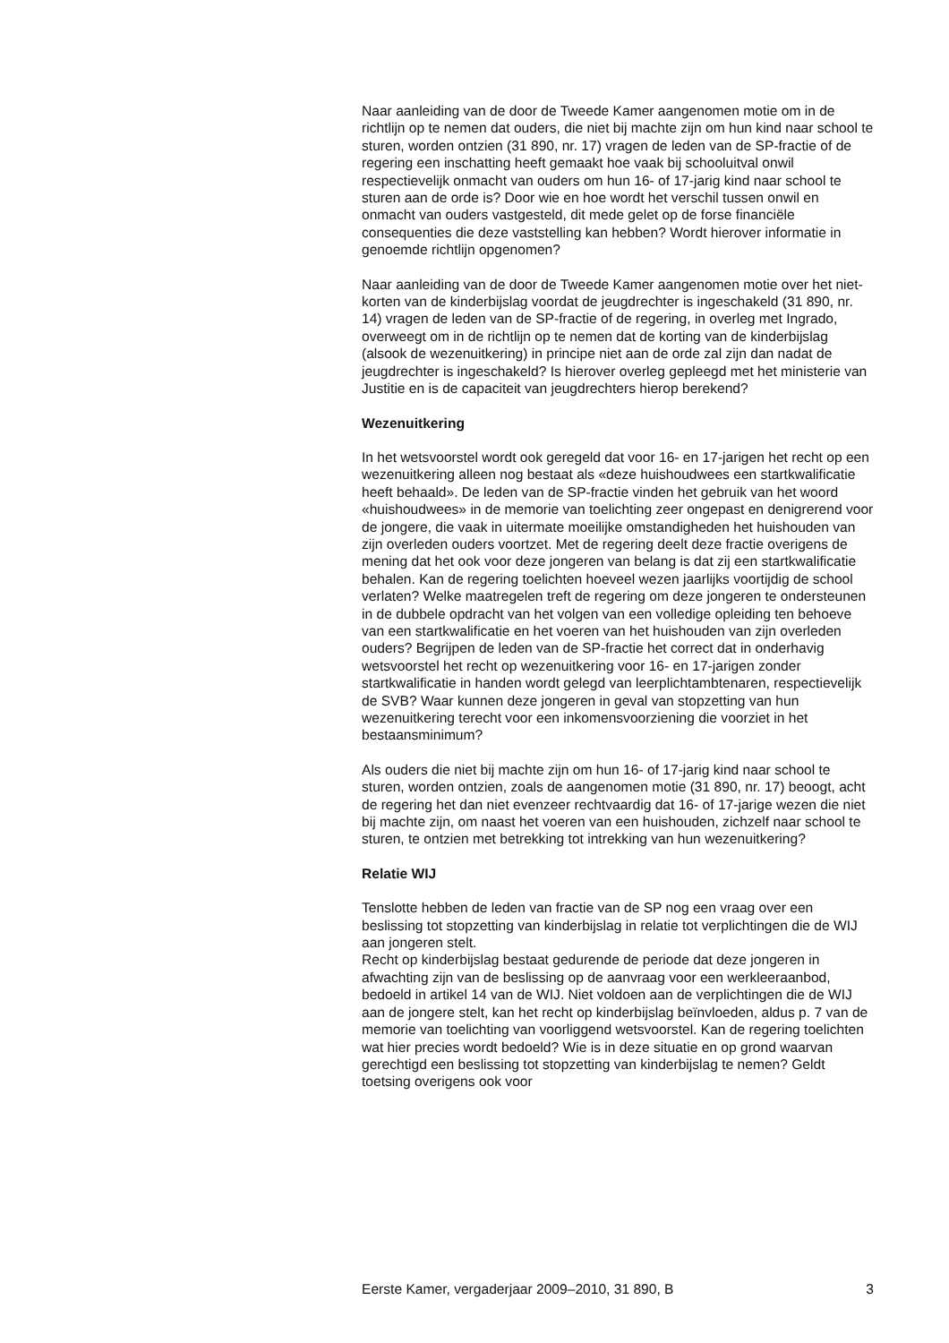Naar aanleiding van de door de Tweede Kamer aangenomen motie om in de richtlijn op te nemen dat ouders, die niet bij machte zijn om hun kind naar school te sturen, worden ontzien (31 890, nr. 17) vragen de leden van de SP-fractie of de regering een inschatting heeft gemaakt hoe vaak bij schooluitval onwil respectievelijk onmacht van ouders om hun 16- of 17-jarig kind naar school te sturen aan de orde is? Door wie en hoe wordt het verschil tussen onwil en onmacht van ouders vastgesteld, dit mede gelet op de forse financiële consequenties die deze vaststelling kan hebben? Wordt hierover informatie in genoemde richtlijn opgenomen?
Naar aanleiding van de door de Tweede Kamer aangenomen motie over het niet-korten van de kinderbijslag voordat de jeugdrechter is ingeschakeld (31 890, nr. 14) vragen de leden van de SP-fractie of de regering, in overleg met Ingrado, overweegt om in de richtlijn op te nemen dat de korting van de kinderbijslag (alsook de wezenuitkering) in principe niet aan de orde zal zijn dan nadat de jeugdrechter is ingeschakeld? Is hierover overleg gepleegd met het ministerie van Justitie en is de capaciteit van jeugdrechters hierop berekend?
Wezenuitkering
In het wetsvoorstel wordt ook geregeld dat voor 16- en 17-jarigen het recht op een wezenuitkering alleen nog bestaat als «deze huishoudwees een startkwalificatie heeft behaald». De leden van de SP-fractie vinden het gebruik van het woord «huishoudwees» in de memorie van toelichting zeer ongepast en denigrerend voor de jongere, die vaak in uitermate moeilijke omstandigheden het huishouden van zijn overleden ouders voortzet. Met de regering deelt deze fractie overigens de mening dat het ook voor deze jongeren van belang is dat zij een startkwalificatie behalen. Kan de regering toelichten hoeveel wezen jaarlijks voortijdig de school verlaten? Welke maatregelen treft de regering om deze jongeren te ondersteunen in de dubbele opdracht van het volgen van een volledige opleiding ten behoeve van een startkwalificatie en het voeren van het huishouden van zijn overleden ouders? Begrijpen de leden van de SP-fractie het correct dat in onderhavig wetsvoorstel het recht op wezenuitkering voor 16- en 17-jarigen zonder startkwalificatie in handen wordt gelegd van leerplichtambtenaren, respectievelijk de SVB? Waar kunnen deze jongeren in geval van stopzetting van hun wezenuitkering terecht voor een inkomensvoorziening die voorziet in het bestaansminimum?
Als ouders die niet bij machte zijn om hun 16- of 17-jarig kind naar school te sturen, worden ontzien, zoals de aangenomen motie (31 890, nr. 17) beoogt, acht de regering het dan niet evenzeer rechtvaardig dat 16- of 17-jarige wezen die niet bij machte zijn, om naast het voeren van een huishouden, zichzelf naar school te sturen, te ontzien met betrekking tot intrekking van hun wezenuitkering?
Relatie WIJ
Tenslotte hebben de leden van fractie van de SP nog een vraag over een beslissing tot stopzetting van kinderbijslag in relatie tot verplichtingen die de WIJ aan jongeren stelt.
Recht op kinderbijslag bestaat gedurende de periode dat deze jongeren in afwachting zijn van de beslissing op de aanvraag voor een werkleeraanbod, bedoeld in artikel 14 van de WIJ. Niet voldoen aan de verplichtingen die de WIJ aan de jongere stelt, kan het recht op kinderbijslag beïnvloeden, aldus p. 7 van de memorie van toelichting van voorliggend wetsvoorstel. Kan de regering toelichten wat hier precies wordt bedoeld? Wie is in deze situatie en op grond waarvan gerechtigd een beslissing tot stopzetting van kinderbijslag te nemen? Geldt toetsing overigens ook voor
Eerste Kamer, vergaderjaar 2009–2010, 31 890, B 3